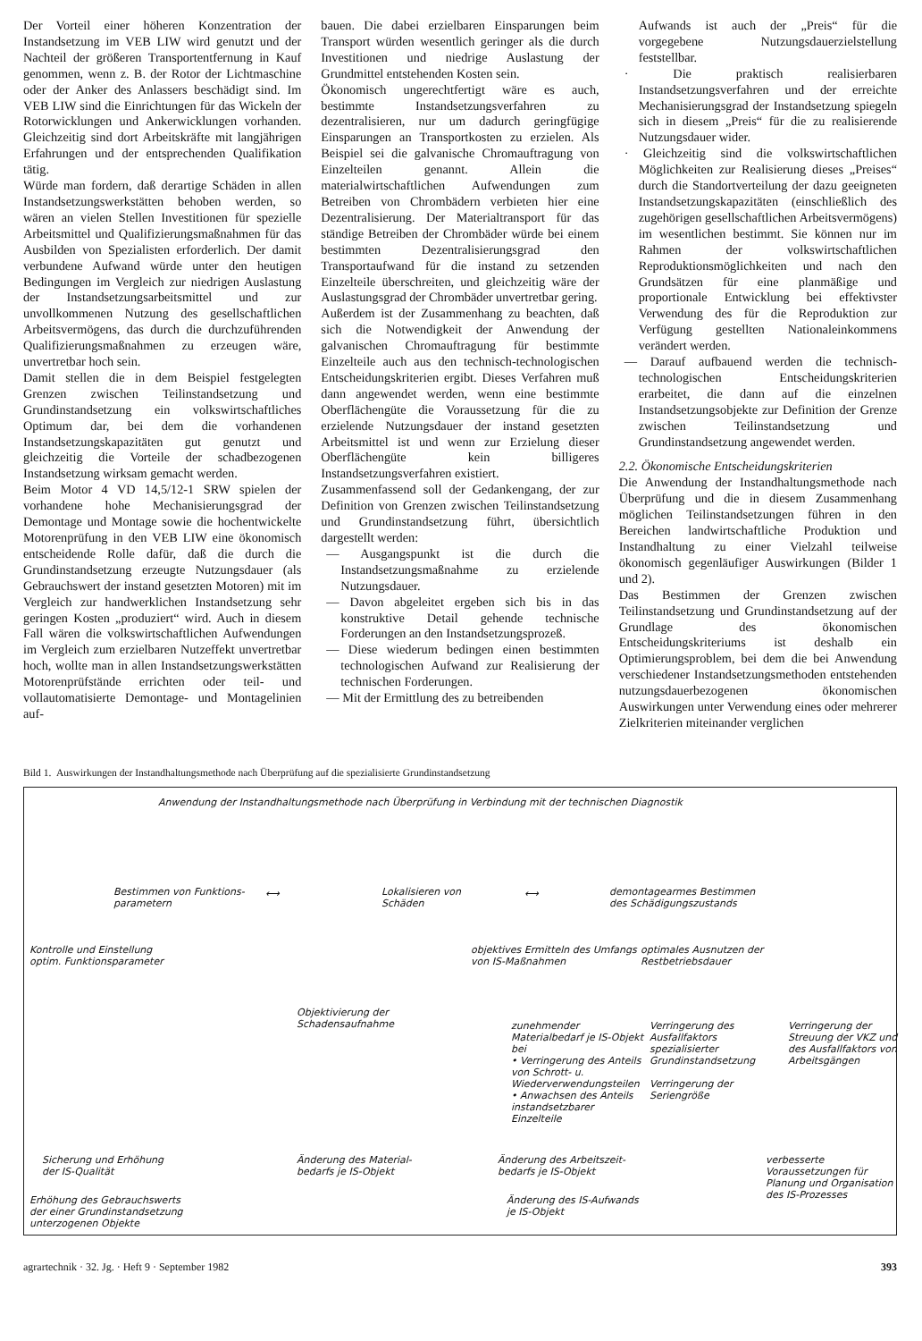Der Vorteil einer höheren Konzentration der Instandsetzung im VEB LIW wird genutzt und der Nachteil der größeren Transportentfernung in Kauf genommen, wenn z. B. der Rotor der Lichtmaschine oder der Anker des Anlassers beschädigt sind. Im VEB LIW sind die Einrichtungen für das Wickeln der Rotorwicklungen und Ankerwicklungen vorhanden. Gleichzeitig sind dort Arbeitskräfte mit langjährigen Erfahrungen und der entsprechenden Qualifikation tätig.
Würde man fordern, daß derartige Schäden in allen Instandsetzungswerkstätten behoben werden, so wären an vielen Stellen Investitionen für spezielle Arbeitsmittel und Qualifizierungsmaßnahmen für das Ausbilden von Spezialisten erforderlich. Der damit verbundene Aufwand würde unter den heutigen Bedingungen im Vergleich zur niedrigen Auslastung der Instandsetzungsarbeitsmittel und zur unvollkommenen Nutzung des gesellschaftlichen Arbeitsvermögens, das durch die durchzuführenden Qualifizierungsmaßnahmen zu erzeugen wäre, unvertretbar hoch sein.
Damit stellen die in dem Beispiel festgelegten Grenzen zwischen Teilinstandsetzung und Grundinstandsetzung ein volkswirtschaftliches Optimum dar, bei dem die vorhandenen Instandsetzungskapazitäten gut genutzt und gleichzeitig die Vorteile der schadbezogenen Instandsetzung wirksam gemacht werden.
Beim Motor 4 VD 14,5/12-1 SRW spielen der vorhandene hohe Mechanisierungsgrad der Demontage und Montage sowie die hochentwickelte Motorenprüfung in den VEB LIW eine ökonomisch entscheidende Rolle dafür, daß die durch die Grundinstandsetzung erzeugte Nutzungsdauer (als Gebrauchswert der instand gesetzten Motoren) mit im Vergleich zur handwerklichen Instandsetzung sehr geringen Kosten „produziert“ wird. Auch in diesem Fall wären die volkswirtschaftlichen Aufwendungen im Vergleich zum erzielbaren Nutzeffekt unvertretbar hoch, wollte man in allen Instandsetzungswerkstätten Motorenprüfstände errichten oder teil- und vollautomatisierte Demontage- und Montagelinien auf-
bauen. Die dabei erzielbaren Einsparungen beim Transport würden wesentlich geringer als die durch Investitionen und niedrige Auslastung der Grundmittel entstehenden Kosten sein.
Ökonomisch ungerechtfertigt wäre es auch, bestimmte Instandsetzungsverfahren zu dezentralisieren, nur um dadurch geringfügige Einsparungen an Transportkosten zu erzielen. Als Beispiel sei die galvanische Chromauftragung von Einzelteilen genannt. Allein die materialwirtschaftlichen Aufwendungen zum Betreiben von Chrombädern verbieten hier eine Dezentralisierung. Der Materialtransport für das ständige Betreiben der Chrombäder würde bei einem bestimmten Dezentralisierungsgrad den Transportaufwand für die instand zu setzenden Einzelteile überschreiten, und gleichzeitig wäre der Auslastungsgrad der Chrombäder unvertretbar gering.
Außerdem ist der Zusammenhang zu beachten, daß sich die Notwendigkeit der Anwendung der galvanischen Chromauftragung für bestimmte Einzelteile auch aus den technisch-technologischen Entscheidungskriterien ergibt. Dieses Verfahren muß dann angewendet werden, wenn eine bestimmte Oberflächengüte die Voraussetzung für die zu erzielende Nutzungsdauer der instand gesetzten Arbeitsmittel ist und wenn zur Erzielung dieser Oberflächengüte kein billigeres Instandsetzungsverfahren existiert.
Zusammenfassend soll der Gedankengang, der zur Definition von Grenzen zwischen Teilinstandsetzung und Grundinstandsetzung führt, übersichtlich dargestellt werden:
— Ausgangspunkt ist die durch die Instandsetzungsmaßnahme zu erzielende Nutzungsdauer.
— Davon abgeleitet ergeben sich bis in das konstruktive Detail gehende technische Forderungen an den Instandsetzungsprozeß.
— Diese wiederum bedingen einen bestimmten technologischen Aufwand zur Realisierung der technischen Forderungen.
— Mit der Ermittlung des zu betreibenden
Aufwands ist auch der „Preis“ für die vorgegebene Nutzungsdauerzielstellung feststellbar.
· Die praktisch realisierbaren Instandsetzungsverfahren und der erreichte Mechanisierungsgrad der Instandsetzung spiegeln sich in diesem „Preis“ für die zu realisierende Nutzungsdauer wider.
· Gleichzeitig sind die volkswirtschaftlichen Möglichkeiten zur Realisierung dieses „Preises“ durch die Standortverteilung der dazu geeigneten Instandsetzungskapazitäten (einschließlich des zugehörigen gesellschaftlichen Arbeitsvermögens) im wesentlichen bestimmt. Sie können nur im Rahmen der volkswirtschaftlichen Reproduktionsmöglichkeiten und nach den Grundsätzen für eine planmäßige und proportionale Entwicklung bei effektivster Verwendung des für die Reproduktion zur Verfügung gestellten Nationaleinkommens verändert werden.
— Darauf aufbauend werden die technisch-technologischen Entscheidungskriterien erarbeitet, die dann auf die einzelnen Instandsetzungsobjekte zur Definition der Grenze zwischen Teilinstandsetzung und Grundinstandsetzung angewendet werden.
2.2. Ökonomische Entscheidungskriterien
Die Anwendung der Instandhaltungsmethode nach Überprüfung und die in diesem Zusammenhang möglichen Teilinstandsetzungen führen in den Bereichen landwirtschaftliche Produktion und Instandhaltung zu einer Vielzahl teilweise ökonomisch gegenläufiger Auswirkungen (Bilder 1 und 2).
Das Bestimmen der Grenzen zwischen Teilinstandsetzung und Grundinstandsetzung auf der Grundlage des ökonomischen Entscheidungskriteriums ist deshalb ein Optimierungsproblem, bei dem die bei Anwendung verschiedener Instandsetzungsmethoden entstehenden nutzungsdauerbezogenen ökonomischen Auswirkungen unter Verwendung eines oder mehrerer Zielkriterien miteinander verglichen
Bild 1. Auswirkungen der Instandhaltungsmethode nach Überprüfung auf die spezialisierte Grundinstandsetzung
Anwendung der Instandhaltungsmethode nach Überprüfung in Verbindung mit der technischen Diagnostik
Bestimmen von Funktions-
parametern
⟷
Lokalisieren von
Schäden
⟷
demontagearmes Bestimmen
des Schädigungszustands
Kontrolle und Einstellung
optim. Funktionsparameter
objektives Ermitteln des Umfangs
von IS-Maßnahmen
optimales Ausnutzen der
Restbetriebsdauer
Objektivierung der
Schadensaufnahme
zunehmender Materialbedarf je IS-Objekt bei
• Verringerung des Anteils von Schrott- u. Wiederverwendungsteilen
• Anwachsen des Anteils instandsetzbarer Einzelteile
Verringerung des Ausfallfaktors spezialisierter Grundinstandsetzung
Verringerung der Seriengröße
Verringerung der Streuung der VKZ und des Ausfallfaktors von Arbeitsgängen
Sicherung und Erhöhung
der IS-Qualität
Änderung des Material-
bedarfs je IS-Objekt
Änderung des Arbeitszeit-
bedarfs je IS-Objekt
verbesserte Voraussetzungen für Planung und Organisation des IS-Prozesses
Erhöhung des Gebrauchswerts
der einer Grundinstandsetzung
unterzogenen Objekte
Änderung des IS-Aufwands
je IS-Objekt
agrartechnik · 32. Jg. · Heft 9 · September 1982 393